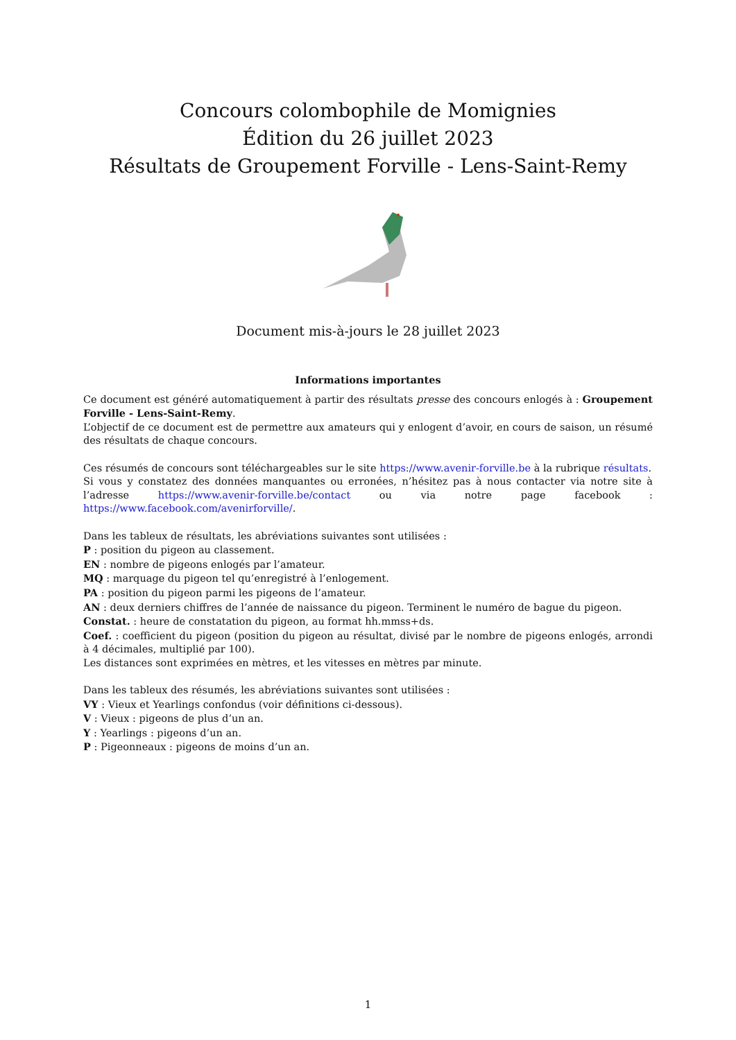Concours colombophile de Momignies
Édition du 26 juillet 2023
Résultats de Groupement Forville - Lens-Saint-Remy
Document mis-à-jours le 28 juillet 2023
Informations importantes
Ce document est généré automatiquement à partir des résultats presse des concours enlogés à : Groupement Forville - Lens-Saint-Remy.
L’objectif de ce document est de permettre aux amateurs qui y enlogent d’avoir, en cours de saison, un résumé des résultats de chaque concours.
Ces résumés de concours sont téléchargeables sur le site https://www.avenir-forville.be à la rubrique résultats.
Si vous y constatez des données manquantes ou erronées, n’hésitez pas à nous contacter via notre site à l’adresse https://www.avenir-forville.be/contact ou via notre page facebook : https://www.facebook.com/avenirforville/.
Dans les tableux de résultats, les abréviations suivantes sont utilisées :
P : position du pigeon au classement.
EN : nombre de pigeons enlogés par l’amateur.
MQ : marquage du pigeon tel qu’enregistré à l’enlogement.
PA : position du pigeon parmi les pigeons de l’amateur.
AN : deux derniers chiffres de l’année de naissance du pigeon. Terminent le numéro de bague du pigeon.
Constat. : heure de constatation du pigeon, au format hh.mmss+ds.
Coef. : coefficient du pigeon (position du pigeon au résultat, divisé par le nombre de pigeons enlogés, arrondi à 4 décimales, multiplié par 100).
Les distances sont exprimées en mètres, et les vitesses en mètres par minute.
Dans les tableux des résumés, les abréviations suivantes sont utilisées :
VY : Vieux et Yearlings confondus (voir définitions ci-dessous).
V : Vieux : pigeons de plus d’un an.
Y : Yearlings : pigeons d’un an.
P : Pigeonneaux : pigeons de moins d’un an.
1